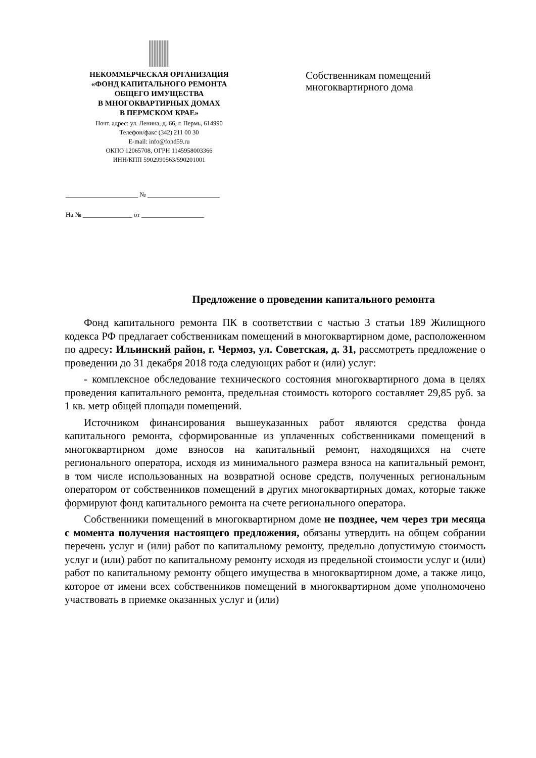НЕКОММЕРЧЕСКАЯ ОРГАНИЗАЦИЯ
«ФОНД КАПИТАЛЬНОГО РЕМОНТА
ОБЩЕГО ИМУЩЕСТВА
В МНОГОКВАРТИРНЫХ ДОМАХ
В ПЕРМСКОМ КРАЕ»
Почт. адрес: ул. Ленина, д. 66, г. Пермь, 614990
Телефон/факс (342) 211 00 30
E-mail: info@fond59.ru
ОКПО 12065708, ОГРН 1145958003366
ИНН/КПП 5902990563/590201001
______________________ № ______________________
На № _______________ от ___________________
Собственникам помещений
многоквартирного дома
Предложение о проведении капитального ремонта
Фонд капитального ремонта ПК в соответствии с частью 3 статьи 189 Жилищного кодекса РФ предлагает собственникам помещений в многоквартирном доме, расположенном по адресу: Ильинский район, г. Чермоз, ул. Советская, д. 31, рассмотреть предложение о проведении до 31 декабря 2018 года следующих работ и (или) услуг:
- комплексное обследование технического состояния многоквартирного дома в целях проведения капитального ремонта, предельная стоимость которого составляет 29,85 руб. за 1 кв. метр общей площади помещений.
Источником финансирования вышеуказанных работ являются средства фонда капитального ремонта, сформированные из уплаченных собственниками помещений в многоквартирном доме взносов на капитальный ремонт, находящихся на счете регионального оператора, исходя из минимального размера взноса на капитальный ремонт, в том числе использованных на возвратной основе средств, полученных региональным оператором от собственников помещений в других многоквартирных домах, которые также формируют фонд капитального ремонта на счете регионального оператора.
Собственники помещений в многоквартирном доме не позднее, чем через три месяца с момента получения настоящего предложения, обязаны утвердить на общем собрании перечень услуг и (или) работ по капитальному ремонту, предельно допустимую стоимость услуг и (или) работ по капитальному ремонту исходя из предельной стоимости услуг и (или) работ по капитальному ремонту общего имущества в многоквартирном доме, а также лицо, которое от имени всех собственников помещений в многоквартирном доме уполномочено участвовать в приемке оказанных услуг и (или)